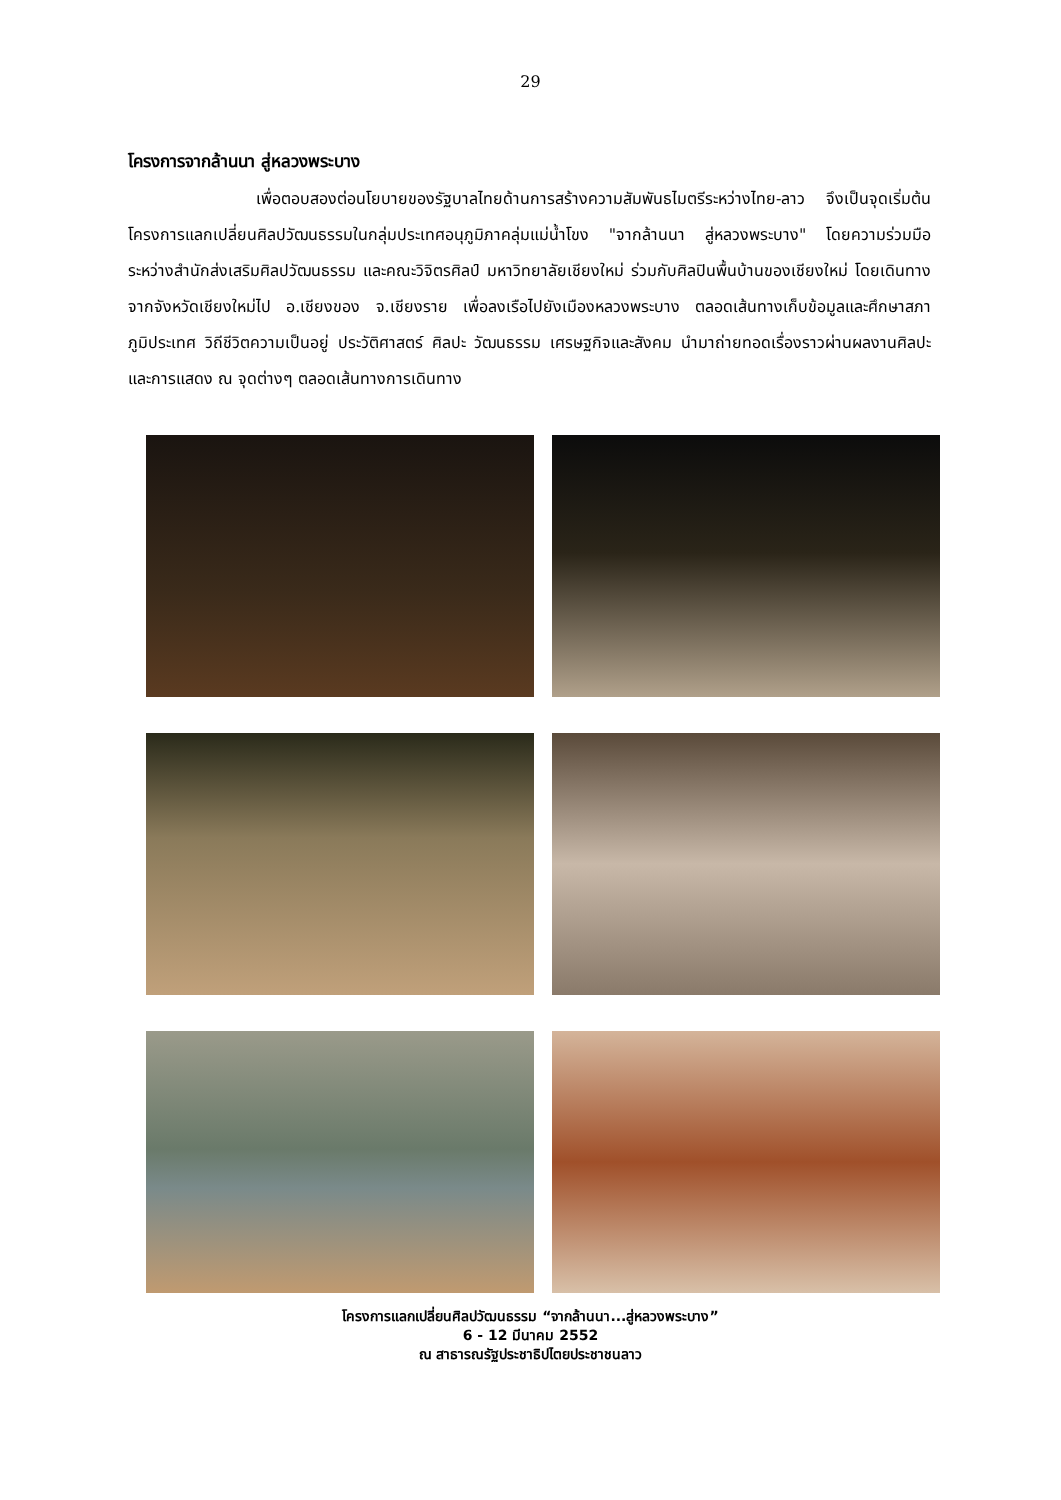29
โครงการจากล้านนา สู่หลวงพระบาง
เพื่อตอบสองต่อนโยบายของรัฐบาลไทยด้านการสร้างความสัมพันธไมตรีระหว่างไทย-ลาว จึงเป็นจุดเริ่มต้นโครงการแลกเปลี่ยนศิลปวัฒนธรรมในกลุ่มประเทศอนุภูมิภาคลุ่มแม่น้ำโขง "จากล้านนา สู่หลวงพระบาง" โดยความร่วมมือระหว่างสำนักส่งเสริมศิลปวัฒนธรรม และคณะวิจิตรศิลป์ มหาวิทยาลัยเชียงใหม่ ร่วมกับศิลปินพื้นบ้านของเชียงใหม่ โดยเดินทางจากจังหวัดเชียงใหม่ไป อ.เชียงของ จ.เชียงราย เพื่อลงเรือไปยังเมืองหลวงพระบาง ตลอดเส้นทางเก็บข้อมูลและศึกษาสภาภูมิประเทศ วิถีชีวิตความเป็นอยู่ ประวัติศาสตร์ ศิลปะ วัฒนธรรม เศรษฐกิจและสังคม นำมาถ่ายทอดเรื่องราวผ่านผลงานศิลปะและการแสดง ณ จุดต่างๆ ตลอดเส้นทางการเดินทาง
โครงการแลกเปลี่ยนศิลปวัฒนธรรม “จากล้านนา...สู่หลวงพระบาง”
6 - 12 มีนาคม 2552
ณ สาธารณรัฐประชาธิปไตยประชาชนลาว